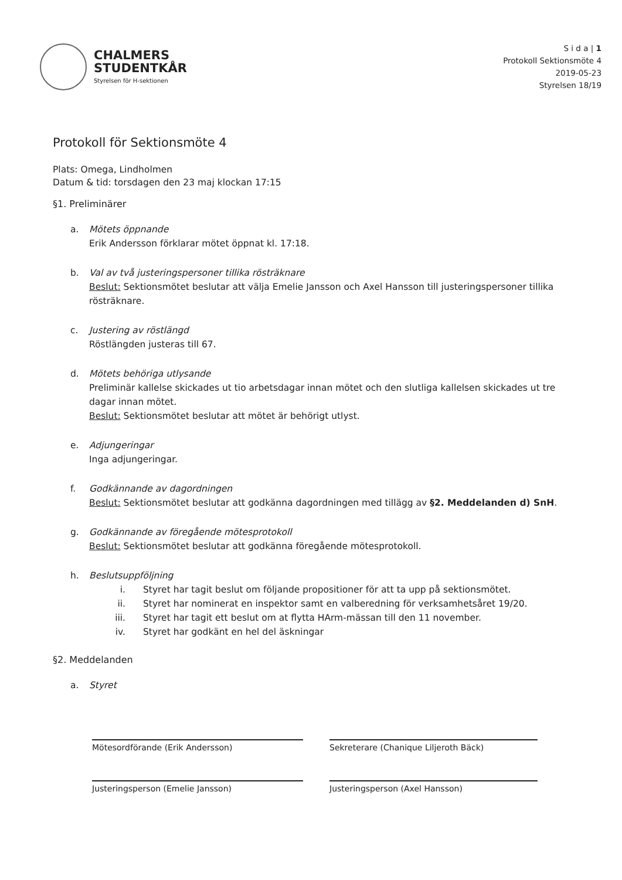CHALMERS
STUDENTKÅR
Styrelsen för H-sektionen
S i d a | 1
Protokoll Sektionsmöte 4
2019-05-23
Styrelsen 18/19
Protokoll för Sektionsmöte 4
Plats: Omega, Lindholmen
Datum & tid: torsdagen den 23 maj klockan 17:15
§1. Preliminärer
a. Mötets öppnande
Erik Andersson förklarar mötet öppnat kl. 17:18.
b. Val av två justeringspersoner tillika rösträknare
Beslut: Sektionsmötet beslutar att välja Emelie Jansson och Axel Hansson till justeringspersoner tillika rösträknare.
c. Justering av röstlängd
Röstlängden justeras till 67.
d. Mötets behöriga utlysande
Preliminär kallelse skickades ut tio arbetsdagar innan mötet och den slutliga kallelsen skickades ut tre dagar innan mötet.
Beslut: Sektionsmötet beslutar att mötet är behörigt utlyst.
e. Adjungeringar
Inga adjungeringar.
f. Godkännande av dagordningen
Beslut: Sektionsmötet beslutar att godkänna dagordningen med tillägg av §2. Meddelanden d) SnH.
g. Godkännande av föregående mötesprotokoll
Beslut: Sektionsmötet beslutar att godkänna föregående mötesprotokoll.
h. Beslutsuppföljning
i. Styret har tagit beslut om följande propositioner för att ta upp på sektionsmötet.
ii. Styret har nominerat en inspektor samt en valberedning för verksamhetsåret 19/20.
iii. Styret har tagit ett beslut om at flytta HArm-mässan till den 11 november.
iv. Styret har godkänt en hel del äskningar
§2. Meddelanden
a. Styret
Mötesordförande (Erik Andersson)
Sekreterare (Chanique Liljeroth Bäck)
Justeringsperson (Emelie Jansson)
Justeringsperson (Axel Hansson)